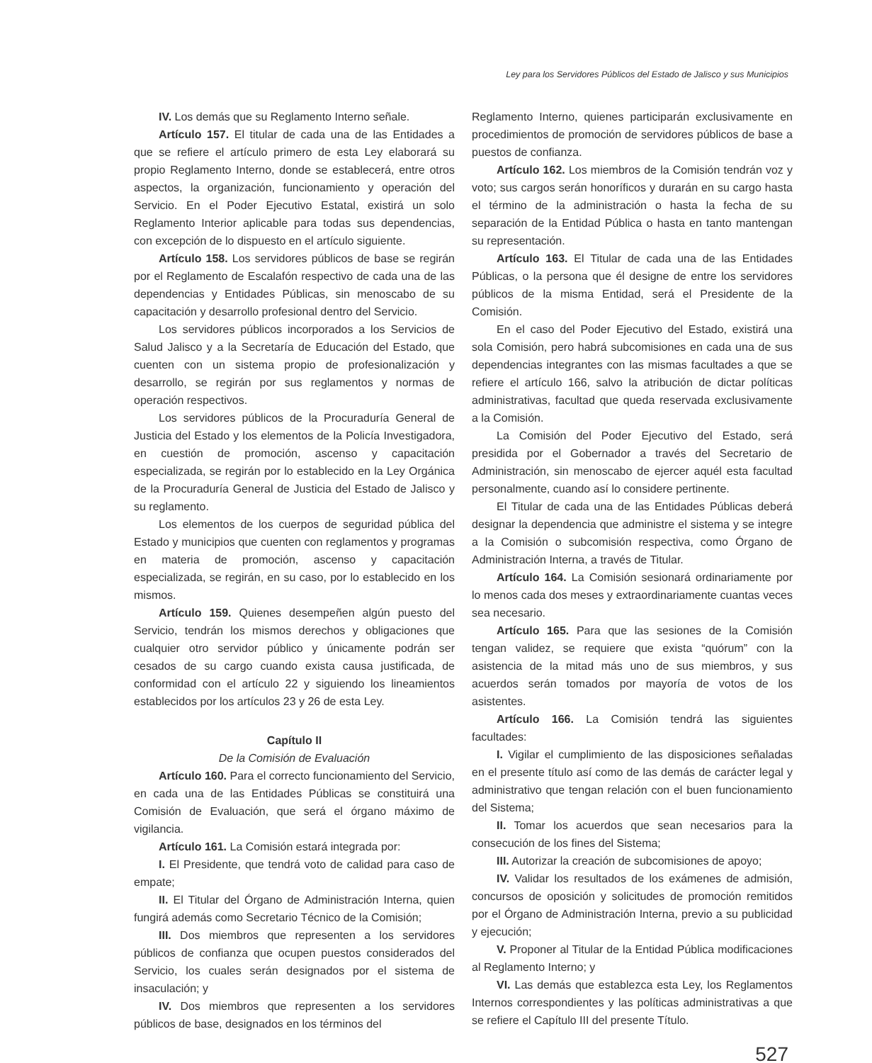Ley para los Servidores Públicos del Estado de Jalisco y sus Municipios
IV. Los demás que su Reglamento Interno señale.
Artículo 157. El titular de cada una de las Entidades a que se refiere el artículo primero de esta Ley elaborará su propio Reglamento Interno, donde se establecerá, entre otros aspectos, la organización, funcionamiento y operación del Servicio. En el Poder Ejecutivo Estatal, existirá un solo Reglamento Interior aplicable para todas sus dependencias, con excepción de lo dispuesto en el artículo siguiente.
Artículo 158. Los servidores públicos de base se regirán por el Reglamento de Escalafón respectivo de cada una de las dependencias y Entidades Públicas, sin menoscabo de su capacitación y desarrollo profesional dentro del Servicio.
Los servidores públicos incorporados a los Servicios de Salud Jalisco y a la Secretaría de Educación del Estado, que cuenten con un sistema propio de profesionalización y desarrollo, se regirán por sus reglamentos y normas de operación respectivos.
Los servidores públicos de la Procuraduría General de Justicia del Estado y los elementos de la Policía Investigadora, en cuestión de promoción, ascenso y capacitación especializada, se regirán por lo establecido en la Ley Orgánica de la Procuraduría General de Justicia del Estado de Jalisco y su reglamento.
Los elementos de los cuerpos de seguridad pública del Estado y municipios que cuenten con reglamentos y programas en materia de promoción, ascenso y capacitación especializada, se regirán, en su caso, por lo establecido en los mismos.
Artículo 159. Quienes desempeñen algún puesto del Servicio, tendrán los mismos derechos y obligaciones que cualquier otro servidor público y únicamente podrán ser cesados de su cargo cuando exista causa justificada, de conformidad con el artículo 22 y siguiendo los lineamientos establecidos por los artículos 23 y 26 de esta Ley.
Capítulo II
De la Comisión de Evaluación
Artículo 160. Para el correcto funcionamiento del Servicio, en cada una de las Entidades Públicas se constituirá una Comisión de Evaluación, que será el órgano máximo de vigilancia.
Artículo 161. La Comisión estará integrada por:
I. El Presidente, que tendrá voto de calidad para caso de empate;
II. El Titular del Órgano de Administración Interna, quien fungirá además como Secretario Técnico de la Comisión;
III. Dos miembros que representen a los servidores públicos de confianza que ocupen puestos considerados del Servicio, los cuales serán designados por el sistema de insaculación; y
IV. Dos miembros que representen a los servidores públicos de base, designados en los términos del
Reglamento Interno, quienes participarán exclusivamente en procedimientos de promoción de servidores públicos de base a puestos de confianza.
Artículo 162. Los miembros de la Comisión tendrán voz y voto; sus cargos serán honoríficos y durarán en su cargo hasta el término de la administración o hasta la fecha de su separación de la Entidad Pública o hasta en tanto mantengan su representación.
Artículo 163. El Titular de cada una de las Entidades Públicas, o la persona que él designe de entre los servidores públicos de la misma Entidad, será el Presidente de la Comisión.
En el caso del Poder Ejecutivo del Estado, existirá una sola Comisión, pero habrá subcomisiones en cada una de sus dependencias integrantes con las mismas facultades a que se refiere el artículo 166, salvo la atribución de dictar políticas administrativas, facultad que queda reservada exclusivamente a la Comisión.
La Comisión del Poder Ejecutivo del Estado, será presidida por el Gobernador a través del Secretario de Administración, sin menoscabo de ejercer aquél esta facultad personalmente, cuando así lo considere pertinente.
El Titular de cada una de las Entidades Públicas deberá designar la dependencia que administre el sistema y se integre a la Comisión o subcomisión respectiva, como Órgano de Administración Interna, a través de Titular.
Artículo 164. La Comisión sesionará ordinariamente por lo menos cada dos meses y extraordinariamente cuantas veces sea necesario.
Artículo 165. Para que las sesiones de la Comisión tengan validez, se requiere que exista “quórum” con la asistencia de la mitad más uno de sus miembros, y sus acuerdos serán tomados por mayoría de votos de los asistentes.
Artículo 166. La Comisión tendrá las siguientes facultades:
I. Vigilar el cumplimiento de las disposiciones señaladas en el presente título así como de las demás de carácter legal y administrativo que tengan relación con el buen funcionamiento del Sistema;
II. Tomar los acuerdos que sean necesarios para la consecución de los fines del Sistema;
III. Autorizar la creación de subcomisiones de apoyo;
IV. Validar los resultados de los exámenes de admisión, concursos de oposición y solicitudes de promoción remitidos por el Órgano de Administración Interna, previo a su publicidad y ejecución;
V. Proponer al Titular de la Entidad Pública modificaciones al Reglamento Interno; y
VI. Las demás que establezca esta Ley, los Reglamentos Internos correspondientes y las políticas administrativas a que se refiere el Capítulo III del presente Título.
527